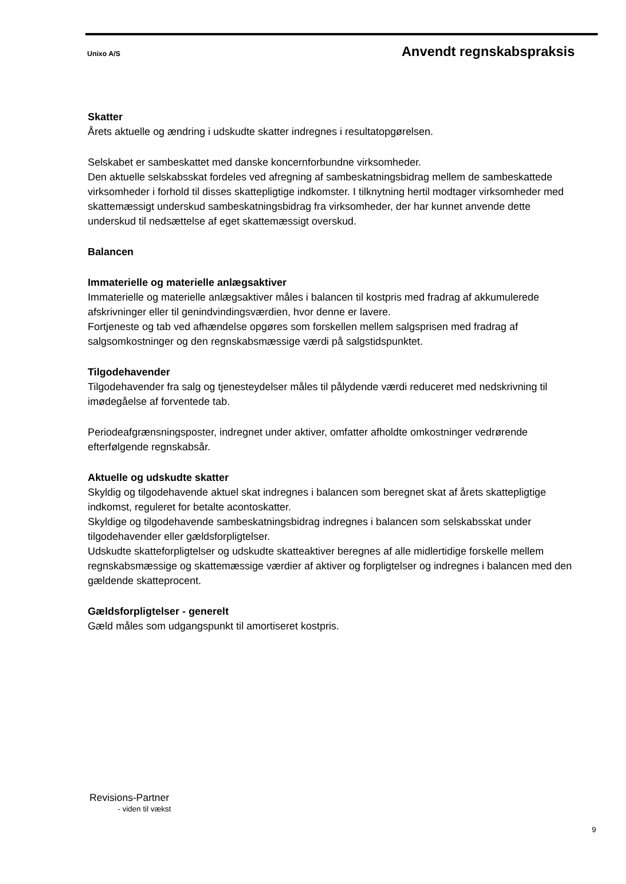Unixo A/S Anvendt regnskabspraksis
Skatter
Årets aktuelle og ændring i udskudte skatter indregnes i resultatopgørelsen.
Selskabet er sambeskattet med danske koncernforbundne virksomheder.
Den aktuelle selskabsskat fordeles ved afregning af sambeskatningsbidrag mellem de sambeskattede virksomheder i forhold til disses skattepligtige indkomster. I tilknytning hertil modtager virksomheder med skattemæssigt underskud sambeskatningsbidrag fra virksomheder, der har kunnet anvende dette underskud til nedsættelse af eget skattemæssigt overskud.
Balancen
Immaterielle og materielle anlægsaktiver
Immaterielle og materielle anlægsaktiver måles i balancen til kostpris med fradrag af akkumulerede afskrivninger eller til genindvindingsværdien, hvor denne er lavere.
Fortjeneste og tab ved afhændelse opgøres som forskellen mellem salgsprisen med fradrag af salgsomkostninger og den regnskabsmæssige værdi på salgstidspunktet.
Tilgodehavender
Tilgodehavender fra salg og tjenesteydelser måles til pålydende værdi reduceret med nedskrivning til imødegåelse af forventede tab.
Periodeafgrænsningsposter, indregnet under aktiver, omfatter afholdte omkostninger vedrørende efterfølgende regnskabsår.
Aktuelle og udskudte skatter
Skyldig og tilgodehavende aktuel skat indregnes i balancen som beregnet skat af årets skattepligtige indkomst, reguleret for betalte acontoskatter.
Skyldige og tilgodehavende sambeskatningsbidrag indregnes i balancen som selskabsskat under tilgodehavender eller gældsforpligtelser.
Udskudte skatteforpligtelser og udskudte skatteaktiver beregnes af alle midlertidige forskelle mellem regnskabsmæssige og skattemæssige værdier af aktiver og forpligtelser og indregnes i balancen med den gældende skatteprocent.
Gældsforpligtelser - generelt
Gæld måles som udgangspunkt til amortiseret kostpris.
Revisions-Partner
- viden til vækst
9